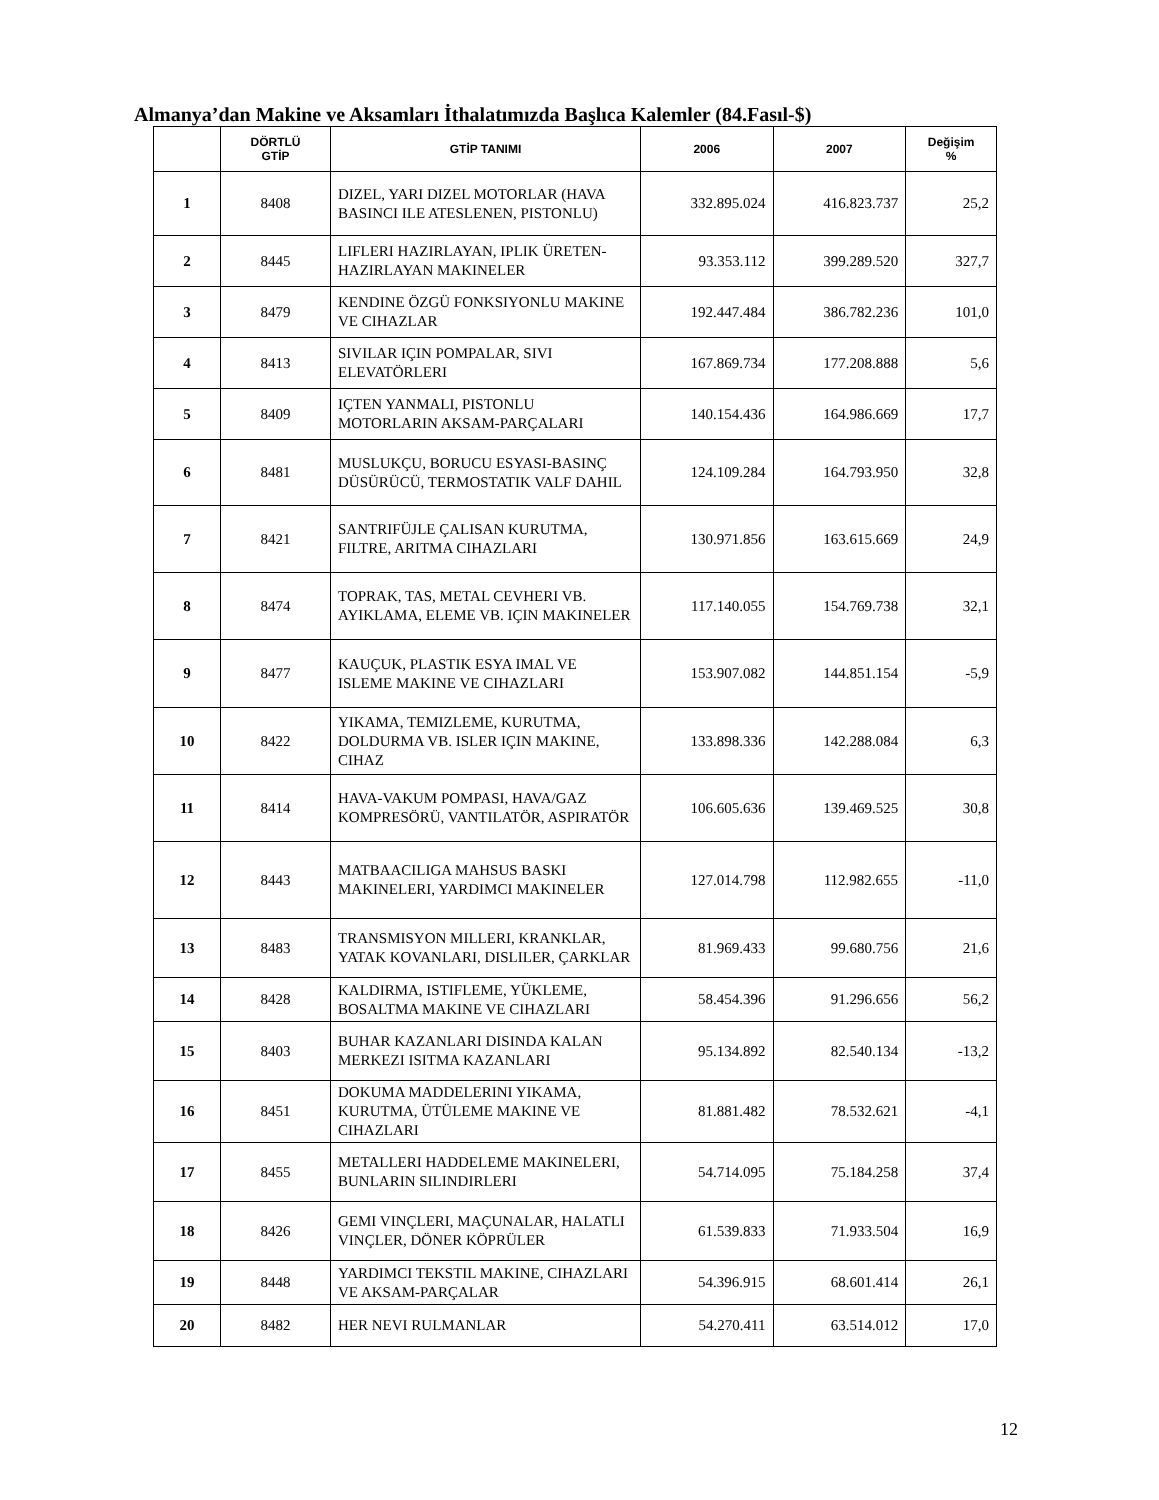Almanya’dan Makine ve Aksamları İthalatımızda Başlıca Kalemler (84.Fasıl-$)
| | DÖRTLÜ GTİP | GTİP TANIMI | 2006 | 2007 | Değişim % |
| --- | --- | --- | --- | --- | --- |
| 1 | 8408 | DIZEL, YARI DIZEL MOTORLAR (HAVA BASINCI ILE ATESLENEN, PISTONLU) | 332.895.024 | 416.823.737 | 25,2 |
| 2 | 8445 | LIFLERI HAZIRLAYAN, IPLIK ÜRETEN-HAZIRLAYAN MAKINELER | 93.353.112 | 399.289.520 | 327,7 |
| 3 | 8479 | KENDINE ÖZGÜ FONKSIYONLU MAKINE VE CIHAZLAR | 192.447.484 | 386.782.236 | 101,0 |
| 4 | 8413 | SIVILAR IÇIN POMPALAR, SIVI ELEVATÖRLERI | 167.869.734 | 177.208.888 | 5,6 |
| 5 | 8409 | IÇTEN YANMALI, PISTONLU MOTORLARIN AKSAM-PARÇALARI | 140.154.436 | 164.986.669 | 17,7 |
| 6 | 8481 | MUSLUKÇU, BORUCU ESYASI-BASINÇ DÜSÜRÜCÜ, TERMOSTATIK VALF DAHIL | 124.109.284 | 164.793.950 | 32,8 |
| 7 | 8421 | SANTRIFÜJLE ÇALISAN KURUTMA, FILTRE, ARITMA CIHAZLARI | 130.971.856 | 163.615.669 | 24,9 |
| 8 | 8474 | TOPRAK, TAS, METAL CEVHERI VB. AYIKLAMA, ELEME VB. IÇIN MAKINELER | 117.140.055 | 154.769.738 | 32,1 |
| 9 | 8477 | KAUÇUK, PLASTIK ESYA IMAL VE ISLEME MAKINE VE CIHAZLARI | 153.907.082 | 144.851.154 | -5,9 |
| 10 | 8422 | YIKAMA, TEMIZLEME, KURUTMA, DOLDURMA VB. ISLER IÇIN MAKINE, CIHAZ | 133.898.336 | 142.288.084 | 6,3 |
| 11 | 8414 | HAVA-VAKUM POMPASI, HAVA/GAZ KOMPRESÖRÜ, VANTILATÖR, ASPIRATÖR | 106.605.636 | 139.469.525 | 30,8 |
| 12 | 8443 | MATBAACILIGA MAHSUS BASKI MAKINELERI, YARDIMCI MAKINELER | 127.014.798 | 112.982.655 | -11,0 |
| 13 | 8483 | TRANSMISYON MILLERI, KRANKLAR, YATAK KOVANLARI, DISLILER, ÇARKLAR | 81.969.433 | 99.680.756 | 21,6 |
| 14 | 8428 | KALDIRMA, ISTIFLEME, YÜKLEME, BOSALTMA MAKINE VE CIHAZLARI | 58.454.396 | 91.296.656 | 56,2 |
| 15 | 8403 | BUHAR KAZANLARI DISINDA KALAN MERKEZI ISITMA KAZANLARI | 95.134.892 | 82.540.134 | -13,2 |
| 16 | 8451 | DOKUMA MADDELERINI YIKAMA, KURUTMA, ÜTÜLEME MAKINE VE CIHAZLARI | 81.881.482 | 78.532.621 | -4,1 |
| 17 | 8455 | METALLERI HADDELEME MAKINELERI, BUNLARIN SILINDIRLERI | 54.714.095 | 75.184.258 | 37,4 |
| 18 | 8426 | GEMI VINÇLERI, MAÇUNALAR, HALATLI VINÇLER, DÖNER KÖPRÜLER | 61.539.833 | 71.933.504 | 16,9 |
| 19 | 8448 | YARDIMCI TEKSTIL MAKINE, CIHAZLARI VE AKSAM-PARÇALAR | 54.396.915 | 68.601.414 | 26,1 |
| 20 | 8482 | HER NEVI RULMANLAR | 54.270.411 | 63.514.012 | 17,0 |
12